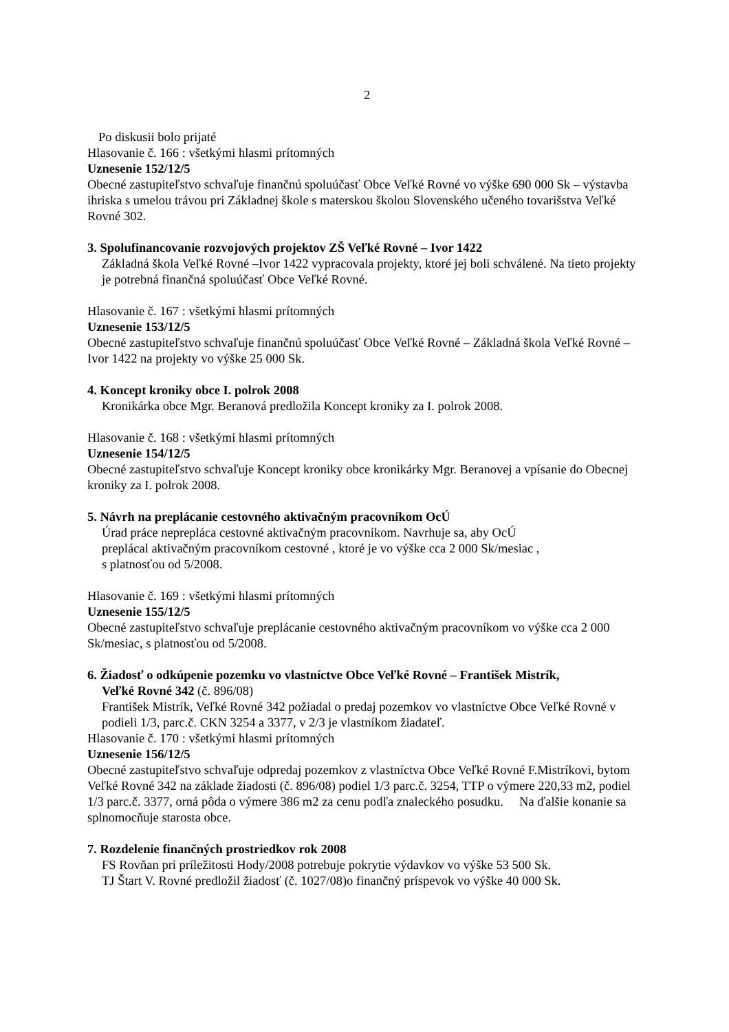2
Po diskusii bolo prijaté
Hlasovanie č. 166 : všetkými hlasmi prítomných
Uznesenie 152/12/5
Obecné zastupiteľstvo schvaľuje finančnú spoluúčasť Obce Veľké Rovné vo výške 690 000 Sk – výstavba ihriska s umelou trávou pri Základnej škole s materskou školou Slovenského učeného tovarišstva Veľké Rovné 302.
3. Spolufinancovanie rozvojových projektov ZŠ Veľké Rovné – Ivor 1422
Základná škola Veľké Rovné –Ivor 1422 vypracovala projekty, ktoré jej boli schválené. Na tieto projekty je potrebná finančná spoluúčasť Obce Veľké Rovné.
Hlasovanie č. 167 : všetkými hlasmi prítomných
Uznesenie 153/12/5
Obecné zastupiteľstvo schvaľuje finančnú spoluúčasť Obce Veľké Rovné – Základná škola Veľké Rovné – Ivor 1422 na projekty vo výške 25 000 Sk.
4. Koncept kroniky obce I. polrok 2008
Kronikárka obce Mgr. Beranová predložila Koncept kroniky za I. polrok 2008.
Hlasovanie č. 168 : všetkými hlasmi prítomných
Uznesenie 154/12/5
Obecné zastupiteľstvo schvaľuje Koncept kroniky obce kronikárky Mgr. Beranovej a vpísanie do Obecnej kroniky za I. polrok 2008.
5. Návrh na preplácanie cestovného aktivačným pracovníkom OcÚ
Úrad práce nepreplácа cestovné aktivačným pracovníkom. Navrhuje sa, aby OcÚ
preplácal aktivačným pracovníkom cestovné , ktoré je vo výške cca 2 000 Sk/mesiac ,
s platnosťou od 5/2008.
Hlasovanie č. 169 : všetkými hlasmi prítomných
Uznesenie 155/12/5
Obecné zastupiteľstvo schvaľuje preplácanie cestovného aktivačným pracovníkom vo výške cca 2 000 Sk/mesiac, s platnosťou od 5/2008.
6. Žiadosť o odkúpenie pozemku vo vlastníctve Obce Veľké Rovné – František Mistrík,
Veľké Rovné 342 (č. 896/08)
František Mistrík, Veľké Rovné 342 požiadal o predaj pozemkov vo vlastníctve Obce Veľké Rovné v podieli 1/3, parc.č. CKN 3254 a 3377, v 2/3 je vlastníkom žiadateľ.
Hlasovanie č. 170 : všetkými hlasmi prítomných
Uznesenie 156/12/5
Obecné zastupiteľstvo schvaľuje odpredaj pozemkov z vlastníctva Obce Veľké Rovné F.Mistríkovi, bytom Veľké Rovné 342 na základe žiadosti (č. 896/08) podiel 1/3 parc.č. 3254, TTP o výmere 220,33 m2, podiel 1/3 parc.č. 3377, orná pôda o výmere 386 m2 za cenu podľa znaleckého posudku. Na ďalšie konanie sa splnomocňuje starosta obce.
7. Rozdelenie finančných prostriedkov rok 2008
FS Rovňan pri príležitosti Hody/2008 potrebuje pokrytie výdavkov vo výške 53 500 Sk.
TJ Štart V. Rovné predložil žiadosť (č. 1027/08)o finančný príspevok vo výške 40 000 Sk.